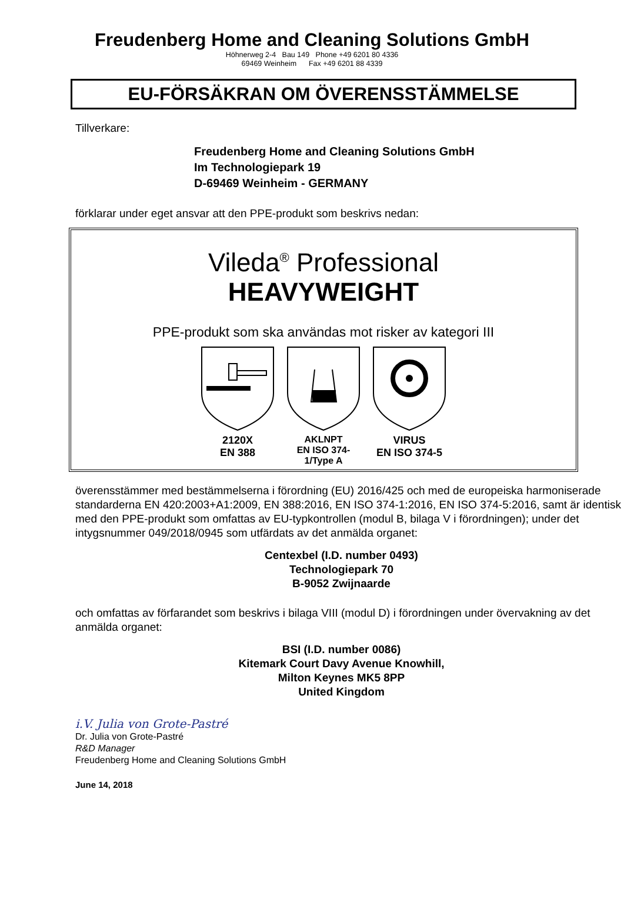Freudenberg Home and Cleaning Solutions GmbH
Höhnerweg 2-4 Bau 149 Phone +49 6201 80 4336
69469 Weinheim Fax +49 6201 88 4339
EU-FÖRSÄKRAN OM ÖVERENSSTÄMMELSE
Tillverkare:
Freudenberg Home and Cleaning Solutions GmbH
Im Technologiepark 19
D-69469 Weinheim - GERMANY
förklarar under eget ansvar att den PPE-produkt som beskrivs nedan:
Vileda<sup>®</sup> Professional
HEAVYWEIGHT
PPE-produkt som ska användas mot risker av kategori III
2120X
EN 388
AKLNPT
EN ISO 374-1/Type A
VIRUS
EN ISO 374-5
överensstämmer med bestämmelserna i förordning (EU) 2016/425 och med de europeiska harmoniserade standarderna EN 420:2003+A1:2009, EN 388:2016, EN ISO 374-1:2016, EN ISO 374-5:2016, samt är identisk med den PPE-produkt som omfattas av EU-typkontrollen (modul B, bilaga V i förordningen); under det intygsnummer 049/2018/0945 som utfärdats av det anmälda organet:
Centexbel (I.D. number 0493)
Technologiepark 70
B-9052 Zwijnaarde
och omfattas av förfarandet som beskrivs i bilaga VIII (modul D) i förordningen under övervakning av det anmälda organet:
BSI (I.D. number 0086)
Kitemark Court Davy Avenue Knowhill,
Milton Keynes MK5 8PP
United Kingdom
i.V. Julia von Grote-Pastré
Dr. Julia von Grote-Pastré
R&D Manager
Freudenberg Home and Cleaning Solutions GmbH
June 14, 2018